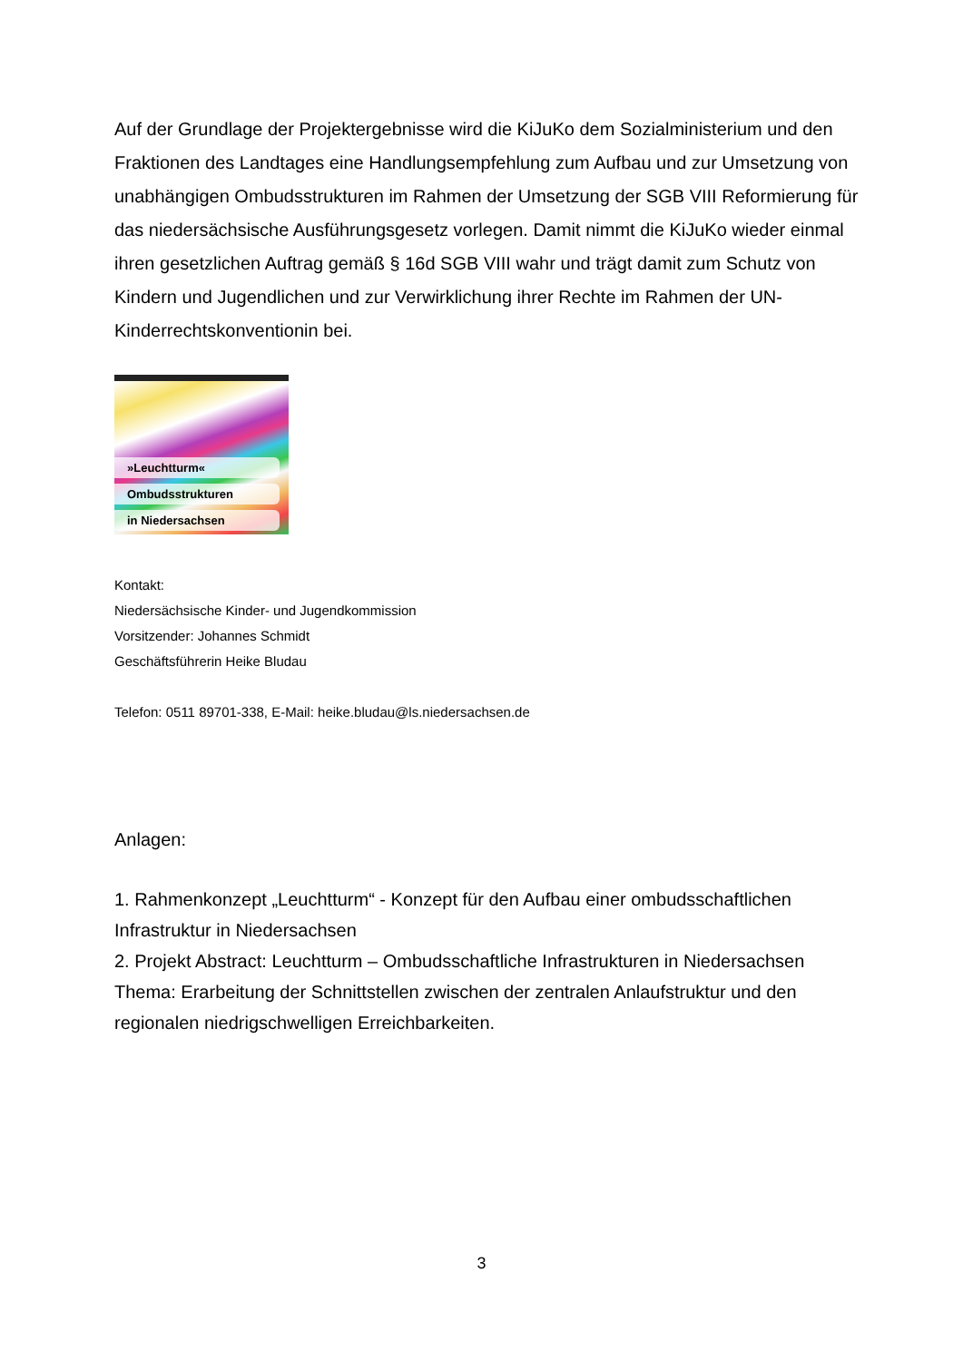Auf der Grundlage der Projektergebnisse wird die KiJuKo dem Sozialministerium und den Fraktionen des Landtages eine Handlungsempfehlung zum Aufbau und zur Umsetzung von unabhängigen Ombudsstrukturen im Rahmen der Umsetzung der SGB VIII Reformierung für das niedersächsische Ausführungsgesetz vorlegen. Damit nimmt die KiJuKo wieder einmal ihren gesetzlichen Auftrag gemäß § 16d SGB VIII wahr und trägt damit zum Schutz von Kindern und Jugendlichen und zur Verwirklichung ihrer Rechte im Rahmen der UN-Kinderrechtskonventionin bei.
»Leuchtturm«
Ombudsstrukturen
in Niedersachsen
Kontakt:
Niedersächsische Kinder- und Jugendkommission
Vorsitzender: Johannes Schmidt
Geschäftsführerin Heike Bludau
Telefon: 0511 89701-338, E-Mail: heike.bludau@ls.niedersachsen.de
Anlagen:
1. Rahmenkonzept „Leuchtturm“ - Konzept für den Aufbau einer ombudsschaftlichen Infrastruktur in Niedersachsen
2. Projekt Abstract: Leuchtturm – Ombudsschaftliche Infrastrukturen in Niedersachsen
Thema: Erarbeitung der Schnittstellen zwischen der zentralen Anlaufstruktur und den regionalen niedrigschwelligen Erreichbarkeiten.
3